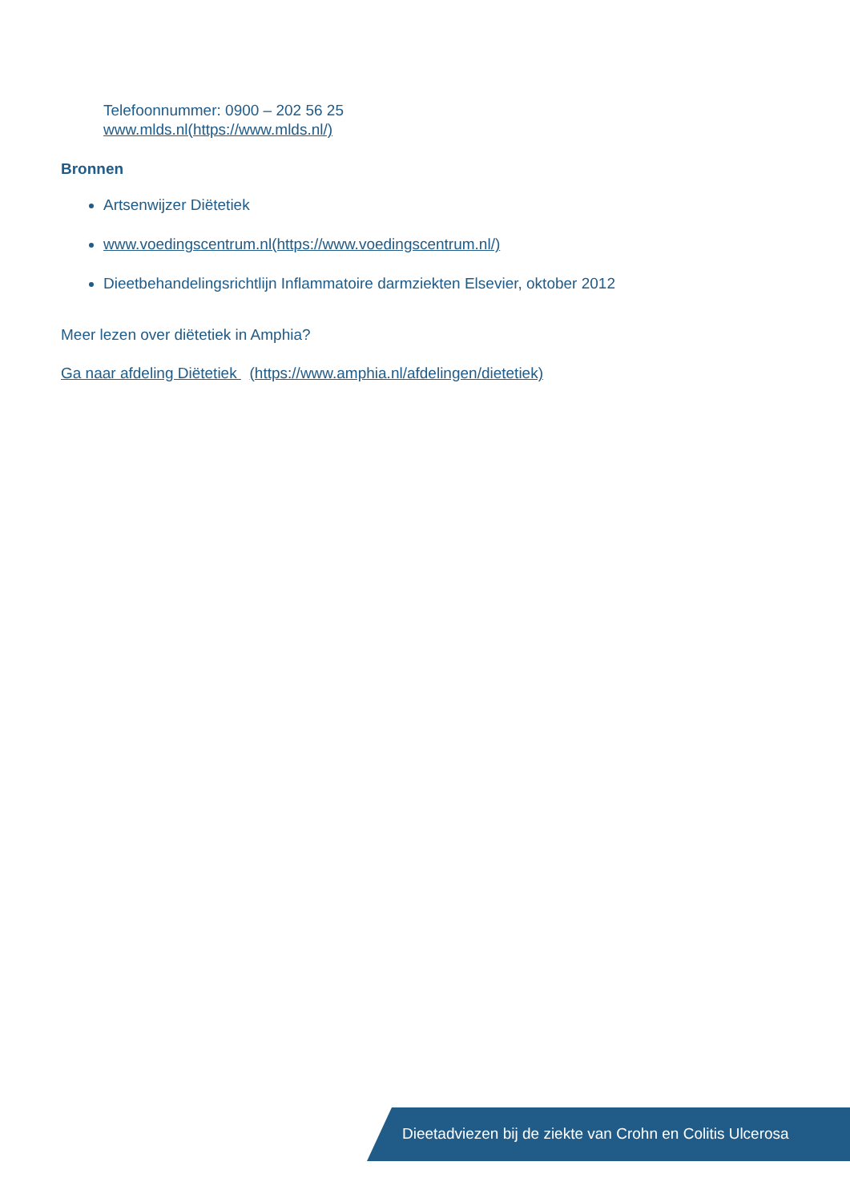Telefoonnummer: 0900 – 202 56 25
www.mlds.nl(https://www.mlds.nl/)
Bronnen
Artsenwijzer Diëtetiek
www.voedingscentrum.nl(https://www.voedingscentrum.nl/)
Dieetbehandelingsrichtlijn Inflammatoire darmziekten Elsevier, oktober 2012
Meer lezen over diëtetiek in Amphia?
Ga naar afdeling Diëtetiek (https://www.amphia.nl/afdelingen/dietetiek)
Dieetadviezen bij de ziekte van Crohn en Colitis Ulcerosa